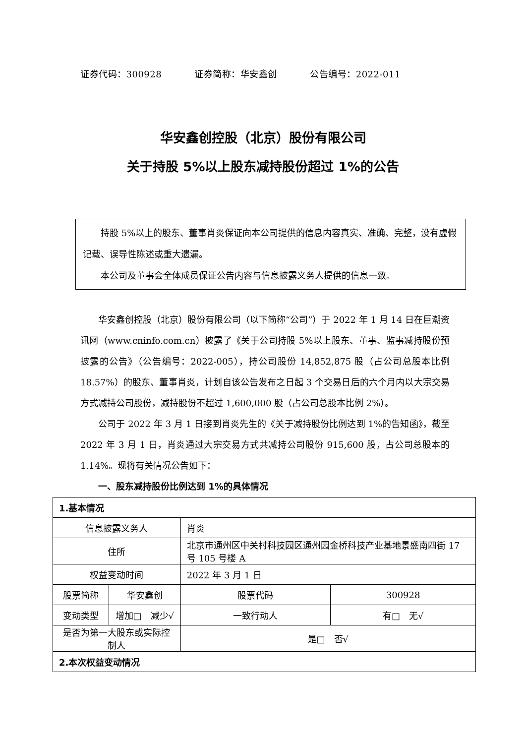证券代码：300928 证券简称：华安鑫创 公告编号：2022-011
华安鑫创控股（北京）股份有限公司
关于持股 5%以上股东减持股份超过 1%的公告
持股 5%以上的股东、董事肖炎保证向本公司提供的信息内容真实、准确、完整，没有虚假记载、误导性陈述或重大遗漏。
本公司及董事会全体成员保证公告内容与信息披露义务人提供的信息一致。
华安鑫创控股（北京）股份有限公司（以下简称“公司”）于 2022 年 1 月 14 日在巨潮资讯网（www.cninfo.com.cn）披露了《关于公司持股 5%以上股东、董事、监事减持股份预披露的公告》（公告编号：2022-005），持公司股份 14,852,875 股（占公司总股本比例 18.57%）的股东、董事肖炎，计划自该公告发布之日起 3 个交易日后的六个月内以大宗交易方式减持公司股份，减持股份不超过 1,600,000 股（占公司总股本比例 2%）。
公司于 2022 年 3 月 1 日接到肖炎先生的《关于减持股份比例达到 1%的告知函》，截至 2022 年 3 月 1 日，肖炎通过大宗交易方式共减持公司股份 915,600 股，占公司总股本的 1.14%。现将有关情况公告如下：
一、股东减持股份比例达到 1%的具体情况
| 1.基本情况 | | | |
| 信息披露义务人 | | 肖炎 | |
| 住所 | | 北京市通州区中关村科技园区通州园金桥科技产业基地景盛南四街 17 号 105 号楼 A | |
| 权益变动时间 | | 2022 年 3 月 1 日 | |
| 股票简称 | 华安鑫创 | 股票代码 | 300928 |
| 变动类型 | 增加□ 减少√ | 一致行动人 | 有□ 无√ |
| 是否为第一大股东或实际控制人 | | 是□ 否√ | |
| 2.本次权益变动情况 | | | |